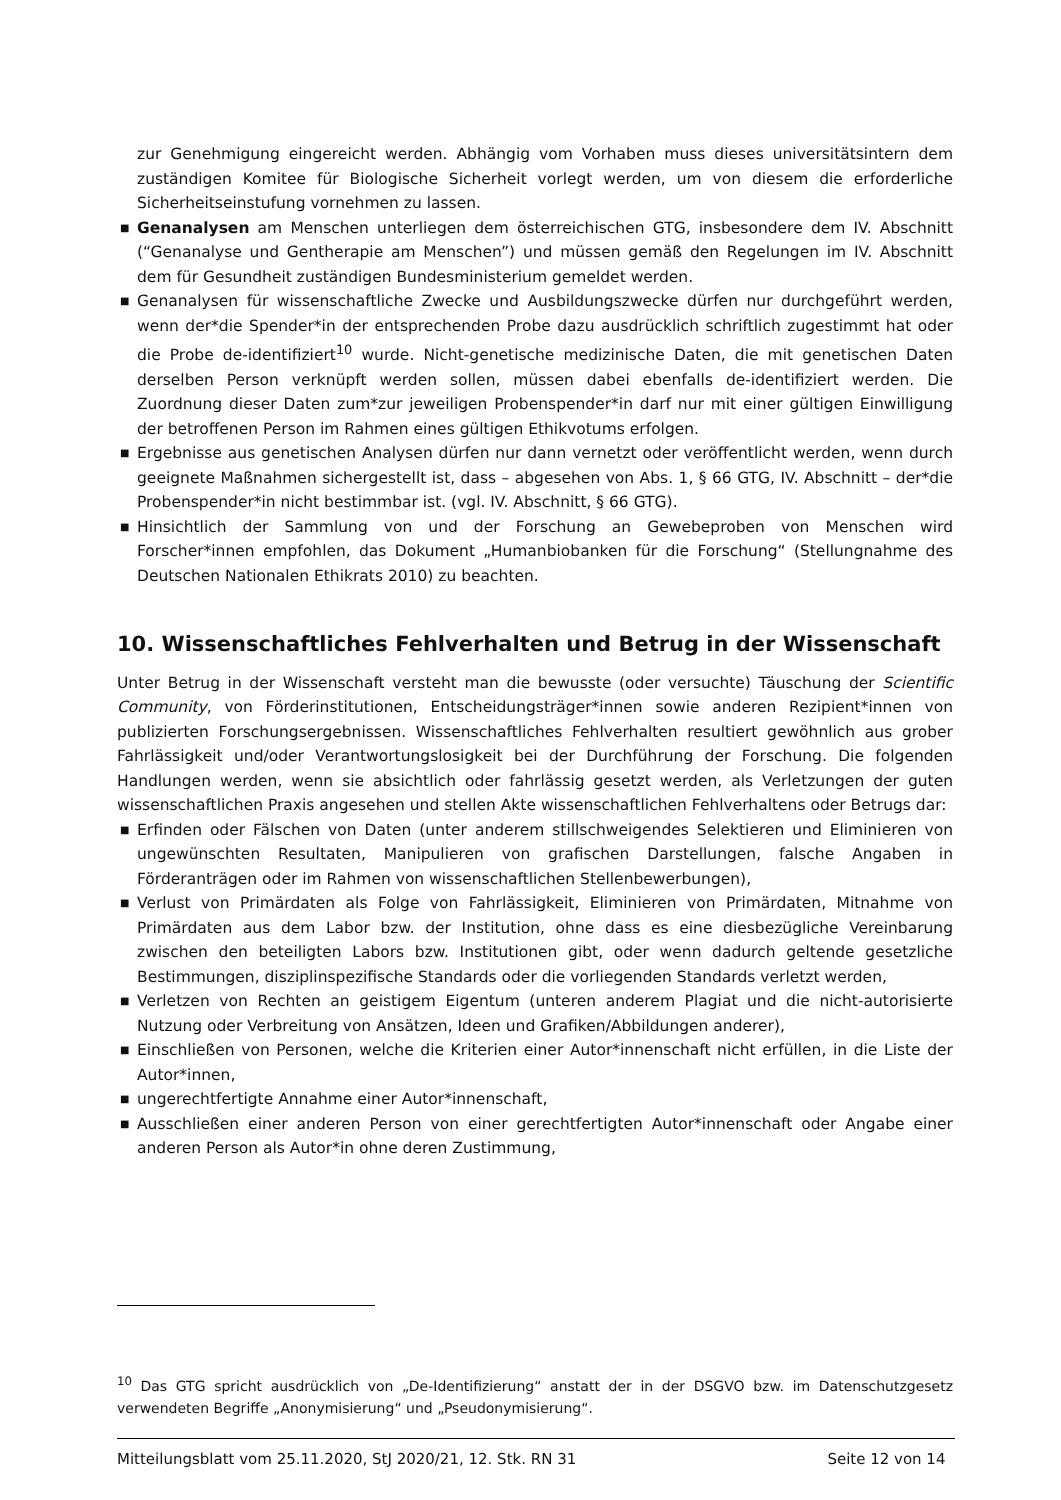zur Genehmigung eingereicht werden. Abhängig vom Vorhaben muss dieses universitätsintern dem zuständigen Komitee für Biologische Sicherheit vorlegt werden, um von diesem die erforderliche Sicherheitseinstufung vornehmen zu lassen.
■ Genanalysen am Menschen unterliegen dem österreichischen GTG, insbesondere dem IV. Abschnitt (“Genanalyse und Gentherapie am Menschen”) und müssen gemäß den Regelungen im IV. Abschnitt dem für Gesundheit zuständigen Bundesministerium gemeldet werden.
■ Genanalysen für wissenschaftliche Zwecke und Ausbildungszwecke dürfen nur durchgeführt werden, wenn der*die Spender*in der entsprechenden Probe dazu ausdrücklich schriftlich zugestimmt hat oder die Probe de-identifiziert<sup>10</sup> wurde. Nicht-genetische medizinische Daten, die mit genetischen Daten derselben Person verknüpft werden sollen, müssen dabei ebenfalls de-identifiziert werden. Die Zuordnung dieser Daten zum*zur jeweiligen Probenspender*in darf nur mit einer gültigen Einwilligung der betroffenen Person im Rahmen eines gültigen Ethikvotums erfolgen.
■ Ergebnisse aus genetischen Analysen dürfen nur dann vernetzt oder veröffentlicht werden, wenn durch geeignete Maßnahmen sichergestellt ist, dass – abgesehen von Abs. 1, § 66 GTG, IV. Abschnitt – der*die Probenspender*in nicht bestimmbar ist. (vgl. IV. Abschnitt, § 66 GTG).
■ Hinsichtlich der Sammlung von und der Forschung an Gewebeproben von Menschen wird Forscher*innen empfohlen, das Dokument „Humanbiobanken für die Forschung“ (Stellungnahme des Deutschen Nationalen Ethikrats 2010) zu beachten.
10. Wissenschaftliches Fehlverhalten und Betrug in der Wissenschaft
Unter Betrug in der Wissenschaft versteht man die bewusste (oder versuchte) Täuschung der Scientific Community, von Förderinstitutionen, Entscheidungsträger*innen sowie anderen Rezipient*innen von publizierten Forschungsergebnissen. Wissenschaftliches Fehlverhalten resultiert gewöhnlich aus grober Fahrlässigkeit und/oder Verantwortungslosigkeit bei der Durchführung der Forschung. Die folgenden Handlungen werden, wenn sie absichtlich oder fahrlässig gesetzt werden, als Verletzungen der guten wissenschaftlichen Praxis angesehen und stellen Akte wissenschaftlichen Fehlverhaltens oder Betrugs dar:
■ Erfinden oder Fälschen von Daten (unter anderem stillschweigendes Selektieren und Eliminieren von ungewünschten Resultaten, Manipulieren von grafischen Darstellungen, falsche Angaben in Förderanträgen oder im Rahmen von wissenschaftlichen Stellenbewerbungen),
■ Verlust von Primärdaten als Folge von Fahrlässigkeit, Eliminieren von Primärdaten, Mitnahme von Primärdaten aus dem Labor bzw. der Institution, ohne dass es eine diesbezügliche Vereinbarung zwischen den beteiligten Labors bzw. Institutionen gibt, oder wenn dadurch geltende gesetzliche Bestimmungen, disziplinspezifische Standards oder die vorliegenden Standards verletzt werden,
■ Verletzen von Rechten an geistigem Eigentum (unteren anderem Plagiat und die nicht-autorisierte Nutzung oder Verbreitung von Ansätzen, Ideen und Grafiken/Abbildungen anderer),
■ Einschließen von Personen, welche die Kriterien einer Autor*innenschaft nicht erfüllen, in die Liste der Autor*innen,
■ ungerechtfertigte Annahme einer Autor*innenschaft,
■ Ausschließen einer anderen Person von einer gerechtfertigten Autor*innenschaft oder Angabe einer anderen Person als Autor*in ohne deren Zustimmung,
<sup>10</sup> Das GTG spricht ausdrücklich von „De-Identifizierung“ anstatt der in der DSGVO bzw. im Datenschutzgesetz verwendeten Begriffe „Anonymisierung“ und „Pseudonymisierung“.
Mitteilungsblatt vom 25.11.2020, StJ 2020/21, 12. Stk. RN 31 Seite 12 von 14